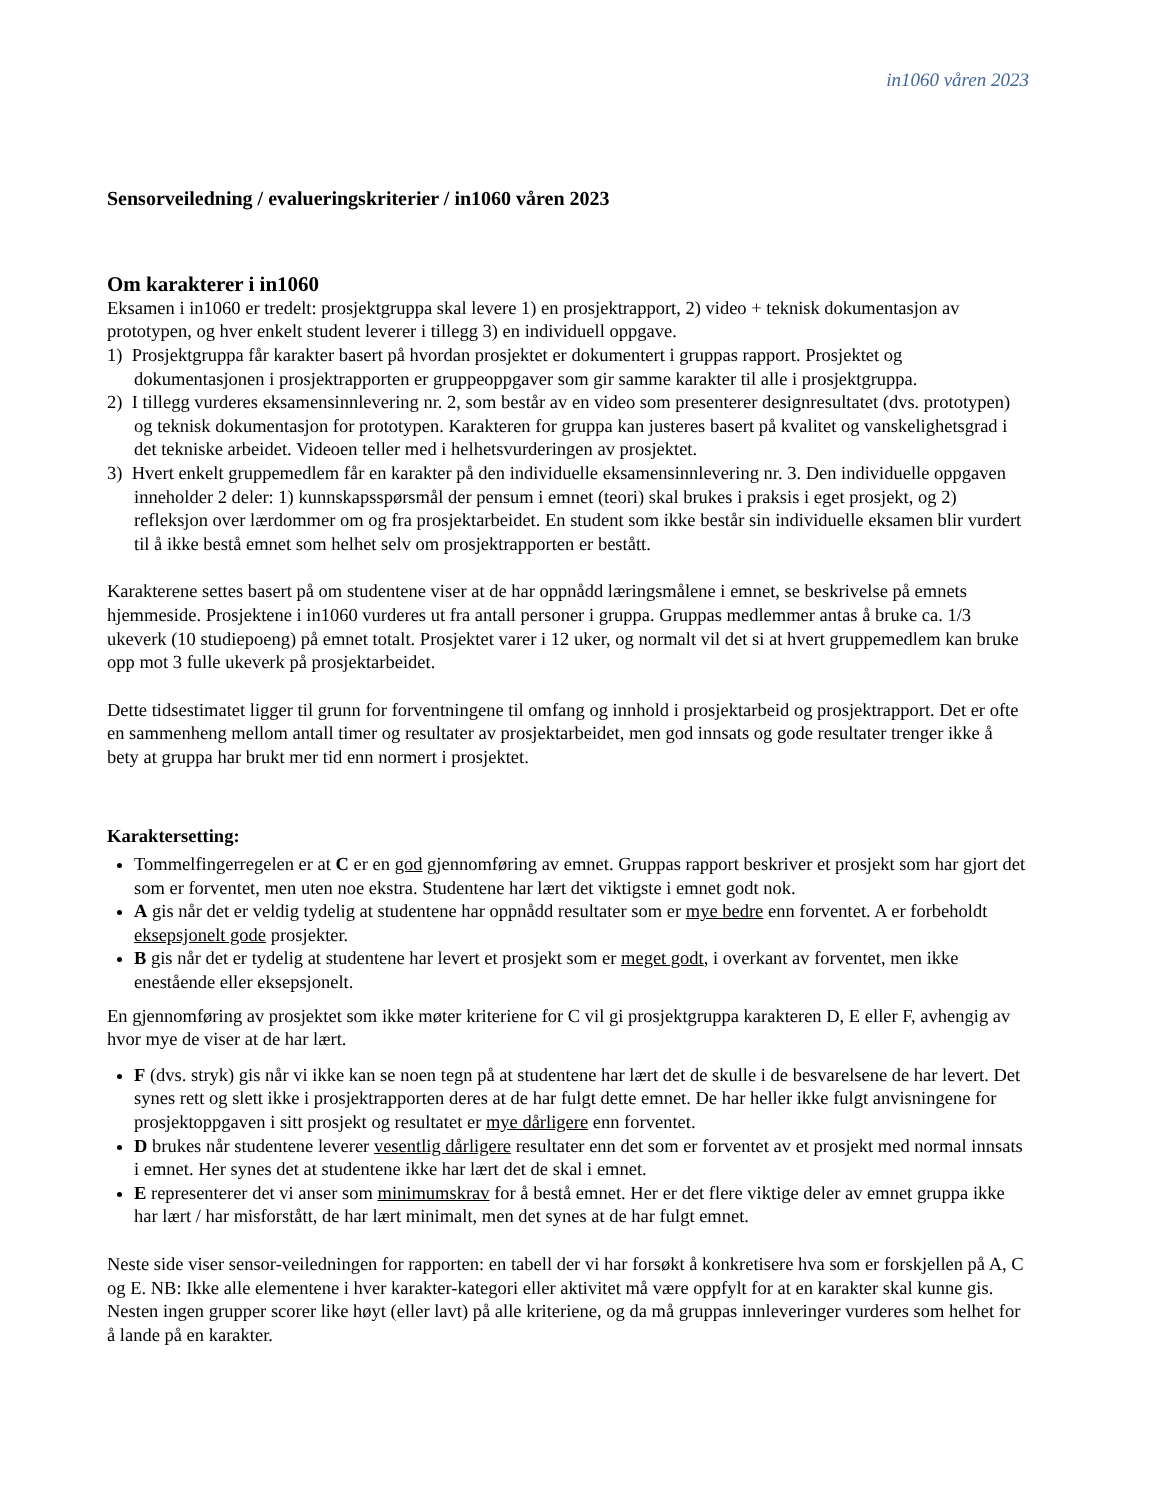in1060 våren 2023
Sensorveiledning / evalueringskriterier / in1060 våren 2023
Om karakterer i in1060
Eksamen i in1060 er tredelt: prosjektgruppa skal levere 1) en prosjektrapport, 2) video + teknisk dokumentasjon av prototypen, og hver enkelt student leverer i tillegg 3) en individuell oppgave.
1) Prosjektgruppa får karakter basert på hvordan prosjektet er dokumentert i gruppas rapport. Prosjektet og dokumentasjonen i prosjektrapporten er gruppeoppgaver som gir samme karakter til alle i prosjektgruppa.
2) I tillegg vurderes eksamensinnlevering nr. 2, som består av en video som presenterer designresultatet (dvs. prototypen) og teknisk dokumentasjon for prototypen. Karakteren for gruppa kan justeres basert på kvalitet og vanskelighetsgrad i det tekniske arbeidet. Videoen teller med i helhetsvurderingen av prosjektet.
3) Hvert enkelt gruppemedlem får en karakter på den individuelle eksamensinnlevering nr. 3. Den individuelle oppgaven inneholder 2 deler: 1) kunnskapsspørsmål der pensum i emnet (teori) skal brukes i praksis i eget prosjekt, og 2) refleksjon over lærdommer om og fra prosjektarbeidet. En student som ikke består sin individuelle eksamen blir vurdert til å ikke bestå emnet som helhet selv om prosjektrapporten er bestått.
Karakterene settes basert på om studentene viser at de har oppnådd læringsmålene i emnet, se beskrivelse på emnets hjemmeside. Prosjektene i in1060 vurderes ut fra antall personer i gruppa. Gruppas medlemmer antas å bruke ca. 1/3 ukeverk (10 studiepoeng) på emnet totalt. Prosjektet varer i 12 uker, og normalt vil det si at hvert gruppemedlem kan bruke opp mot 3 fulle ukeverk på prosjektarbeidet.
Dette tidsestimatet ligger til grunn for forventningene til omfang og innhold i prosjektarbeid og prosjektrapport. Det er ofte en sammenheng mellom antall timer og resultater av prosjektarbeidet, men god innsats og gode resultater trenger ikke å bety at gruppa har brukt mer tid enn normert i prosjektet.
Karaktersetting:
Tommelfingerregelen er at C er en god gjennomføring av emnet. Gruppas rapport beskriver et prosjekt som har gjort det som er forventet, men uten noe ekstra. Studentene har lært det viktigste i emnet godt nok.
A gis når det er veldig tydelig at studentene har oppnådd resultater som er mye bedre enn forventet. A er forbeholdt eksepsjonelt gode prosjekter.
B gis når det er tydelig at studentene har levert et prosjekt som er meget godt, i overkant av forventet, men ikke enestående eller eksepsjonelt.
En gjennomføring av prosjektet som ikke møter kriteriene for C vil gi prosjektgruppa karakteren D, E eller F, avhengig av hvor mye de viser at de har lært.
F (dvs. stryk) gis når vi ikke kan se noen tegn på at studentene har lært det de skulle i de besvarelsene de har levert. Det synes rett og slett ikke i prosjektrapporten deres at de har fulgt dette emnet. De har heller ikke fulgt anvisningene for prosjektoppgaven i sitt prosjekt og resultatet er mye dårligere enn forventet.
D brukes når studentene leverer vesentlig dårligere resultater enn det som er forventet av et prosjekt med normal innsats i emnet. Her synes det at studentene ikke har lært det de skal i emnet.
E representerer det vi anser som minimumskrav for å bestå emnet. Her er det flere viktige deler av emnet gruppa ikke har lært / har misforstått, de har lært minimalt, men det synes at de har fulgt emnet.
Neste side viser sensor-veiledningen for rapporten: en tabell der vi har forsøkt å konkretisere hva som er forskjellen på A, C og E. NB: Ikke alle elementene i hver karakter-kategori eller aktivitet må være oppfylt for at en karakter skal kunne gis. Nesten ingen grupper scorer like høyt (eller lavt) på alle kriteriene, og da må gruppas innleveringer vurderes som helhet for å lande på en karakter.